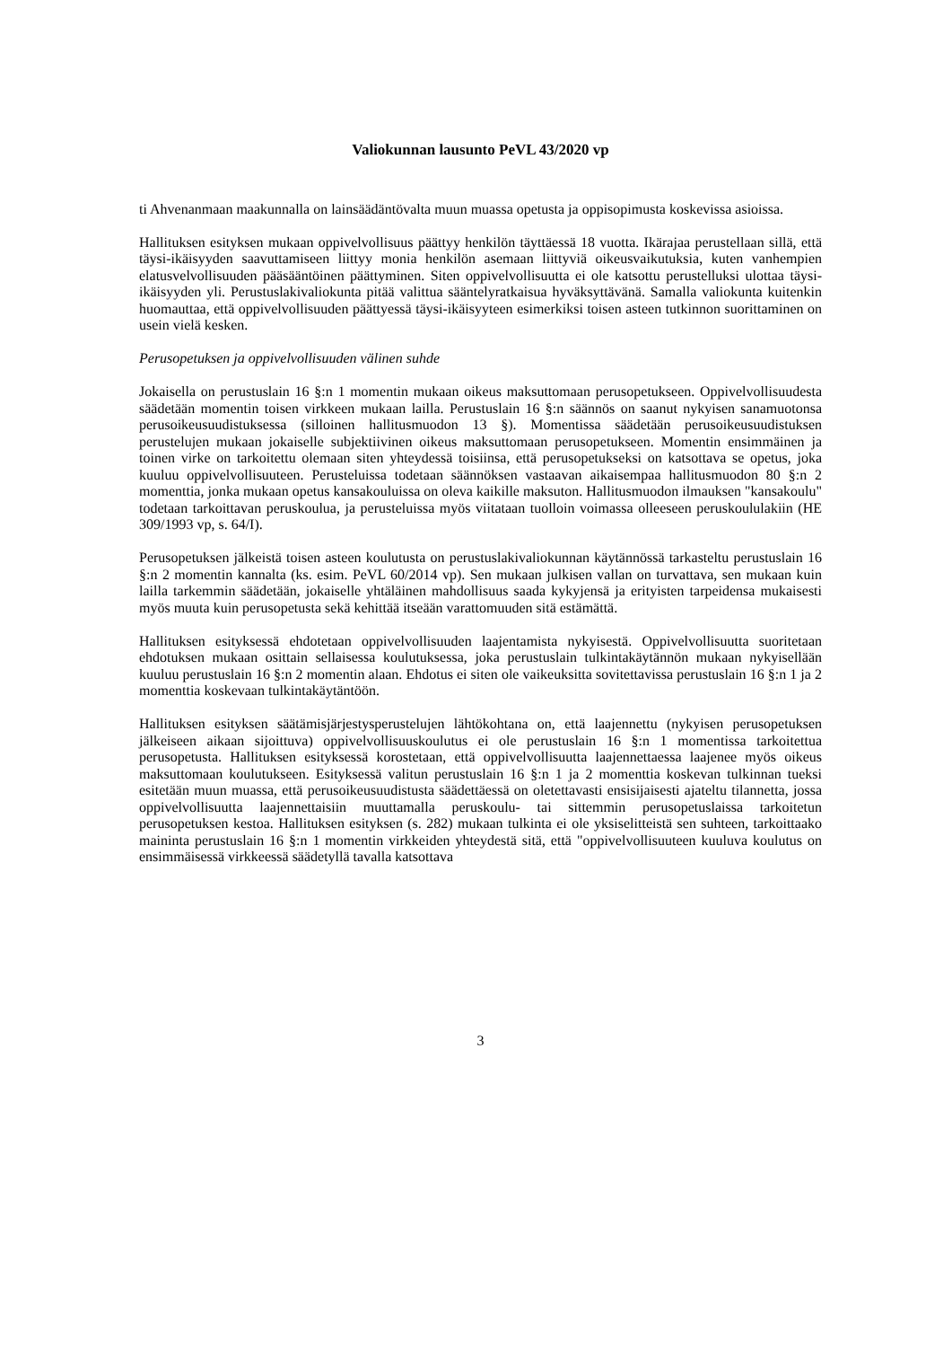Valiokunnan lausunto PeVL 43/2020 vp
ti Ahvenanmaan maakunnalla on lainsäädäntövalta muun muassa opetusta ja oppisopimusta koskevissa asioissa.
Hallituksen esityksen mukaan oppivelvollisuus päättyy henkilön täyttäessä 18 vuotta. Ikärajaa perustellaan sillä, että täysi-ikäisyyden saavuttamiseen liittyy monia henkilön asemaan liittyviä oikeusvaikutuksia, kuten vanhempien elatusvelvollisuuden pääsääntöinen päättyminen. Siten oppivelvollisuutta ei ole katsottu perustelluksi ulottaa täysi-ikäisyyden yli. Perustuslakivaliokunta pitää valittua sääntelyratkaisua hyväksyttävänä. Samalla valiokunta kuitenkin huomauttaa, että oppivelvollisuuden päättyessä täysi-ikäisyyteen esimerkiksi toisen asteen tutkinnon suorittaminen on usein vielä kesken.
Perusopetuksen ja oppivelvollisuuden välinen suhde
Jokaisella on perustuslain 16 §:n 1 momentin mukaan oikeus maksuttomaan perusopetukseen. Oppivelvollisuudesta säädetään momentin toisen virkkeen mukaan lailla. Perustuslain 16 §:n säännös on saanut nykyisen sanamuotonsa perusoikeusuudistuksessa (silloinen hallitusmuodon 13 §). Momentissa säädetään perusoikeusuudistuksen perustelujen mukaan jokaiselle subjektiivinen oikeus maksuttomaan perusopetukseen. Momentin ensimmäinen ja toinen virke on tarkoitettu olemaan siten yhteydessä toisiinsa, että perusopetukseksi on katsottava se opetus, joka kuuluu oppivelvollisuuteen. Perusteluissa todetaan säännöksen vastaavan aikaisempaa hallitusmuodon 80 §:n 2 momenttia, jonka mukaan opetus kansakouluissa on oleva kaikille maksuton. Hallitusmuodon ilmauksen "kansakoulu" todetaan tarkoittavan peruskoulua, ja perusteluissa myös viitataan tuolloin voimassa olleeseen peruskoululakiin (HE 309/1993 vp, s. 64/I).
Perusopetuksen jälkeistä toisen asteen koulutusta on perustuslakivaliokunnan käytännössä tarkasteltu perustuslain 16 §:n 2 momentin kannalta (ks. esim. PeVL 60/2014 vp). Sen mukaan julkisen vallan on turvattava, sen mukaan kuin lailla tarkemmin säädetään, jokaiselle yhtäläinen mahdollisuus saada kykyjensä ja erityisten tarpeidensa mukaisesti myös muuta kuin perusopetusta sekä kehittää itseään varattomuuden sitä estämättä.
Hallituksen esityksessä ehdotetaan oppivelvollisuuden laajentamista nykyisestä. Oppivelvollisuutta suoritetaan ehdotuksen mukaan osittain sellaisessa koulutuksessa, joka perustuslain tulkintakäytännön mukaan nykyisellään kuuluu perustuslain 16 §:n 2 momentin alaan. Ehdotus ei siten ole vaikeuksitta sovitettavissa perustuslain 16 §:n 1 ja 2 momenttia koskevaan tulkintakäytäntöön.
Hallituksen esityksen säätämisjärjestysperustelujen lähtökohtana on, että laajennettu (nykyisen perusopetuksen jälkeiseen aikaan sijoittuva) oppivelvollisuuskoulutus ei ole perustuslain 16 §:n 1 momentissa tarkoitettua perusopetusta. Hallituksen esityksessä korostetaan, että oppivelvollisuutta laajennettaessa laajenee myös oikeus maksuttomaan koulutukseen. Esityksessä valitun perustuslain 16 §:n 1 ja 2 momenttia koskevan tulkinnan tueksi esitetään muun muassa, että perusoikeusuudistusta säädettäessä on oletettavasti ensisijaisesti ajateltu tilannetta, jossa oppivelvollisuutta laajennettaisiin muuttamalla peruskoulu- tai sittemmin perusopetuslaissa tarkoitetun perusopetuksen kestoa. Hallituksen esityksen (s. 282) mukaan tulkinta ei ole yksiselitteistä sen suhteen, tarkoittaako maininta perustuslain 16 §:n 1 momentin virkkeiden yhteydestä sitä, että "oppivelvollisuuteen kuuluva koulutus on ensimmäisessä virkkeessä säädetyllä tavalla katsottava
3